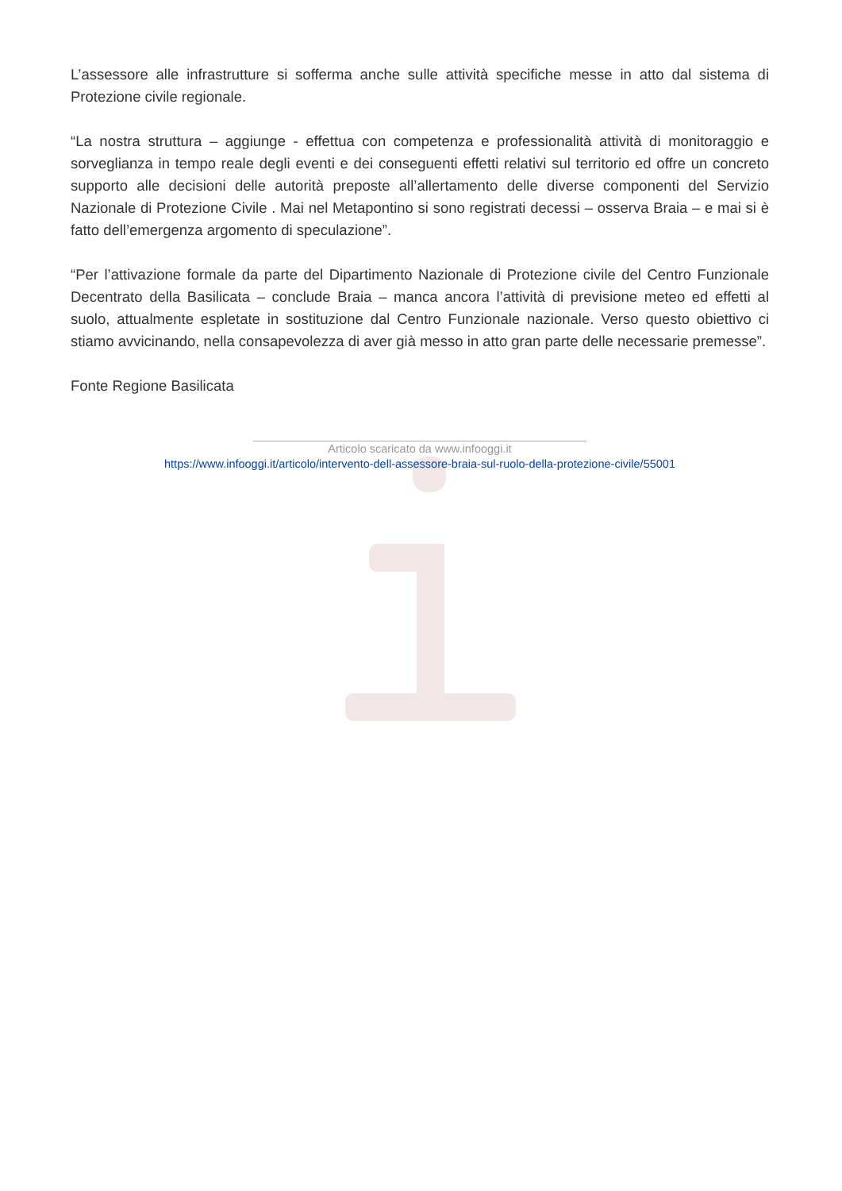L’assessore alle infrastrutture si sofferma anche sulle attività specifiche messe in atto dal sistema di Protezione civile regionale.
“La nostra struttura – aggiunge - effettua con competenza e professionalità attività di monitoraggio e sorveglianza in tempo reale degli eventi e dei conseguenti effetti relativi sul territorio ed offre un concreto supporto alle decisioni delle autorità preposte all’allertamento delle diverse componenti del Servizio Nazionale di Protezione Civile . Mai nel Metapontino si sono registrati decessi – osserva Braia – e mai si è fatto dell’emergenza argomento di speculazione”.
“Per l’attivazione formale da parte del Dipartimento Nazionale di Protezione civile del Centro Funzionale Decentrato della Basilicata – conclude Braia – manca ancora l’attività di previsione meteo ed effetti al suolo, attualmente espletate in sostituzione dal Centro Funzionale nazionale. Verso questo obiettivo ci stiamo avvicinando, nella consapevolezza di aver già messo in atto gran parte delle necessarie premesse”.
Fonte Regione Basilicata
Articolo scaricato da www.infooggi.it
https://www.infooggi.it/articolo/intervento-dell-assessore-braia-sul-ruolo-della-protezione-civile/55001